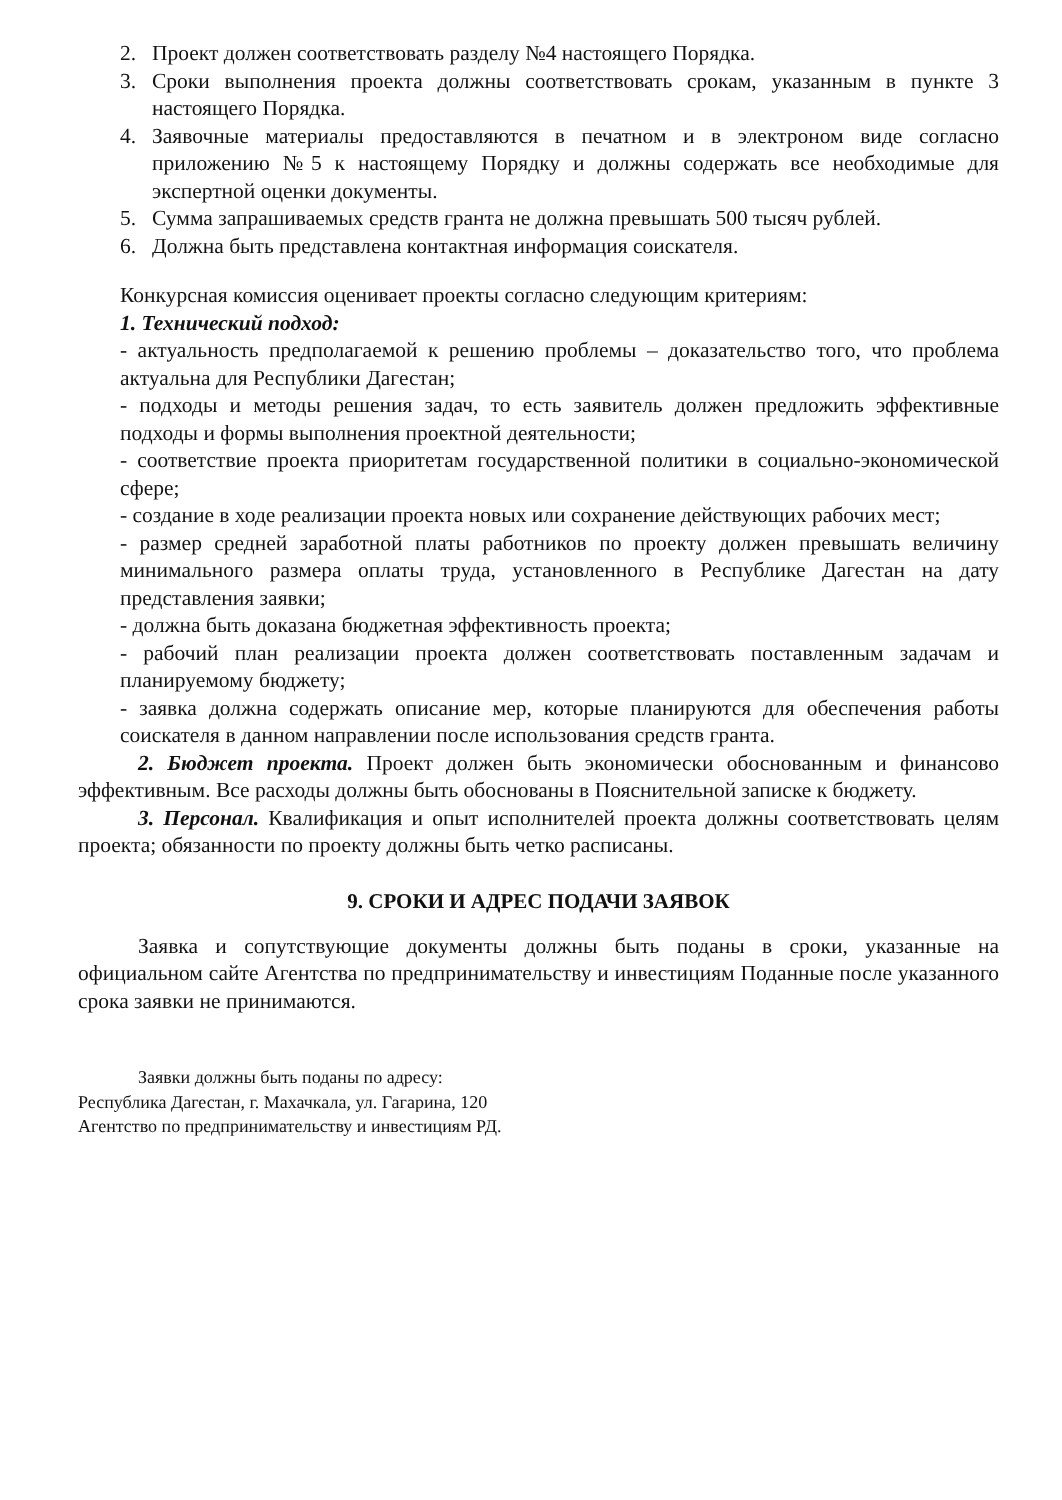2. Проект должен соответствовать разделу №4 настоящего Порядка.
3. Сроки выполнения проекта должны соответствовать срокам, указанным в пункте 3 настоящего Порядка.
4. Заявочные материалы предоставляются в печатном и в электроном виде согласно приложению №5 к настоящему Порядку и должны содержать все необходимые для экспертной оценки документы.
5. Сумма запрашиваемых средств гранта не должна превышать 500 тысяч рублей.
6. Должна быть представлена контактная информация соискателя.
Конкурсная комиссия оценивает проекты согласно следующим критериям:
1. Технический подход:
- актуальность предполагаемой к решению проблемы – доказательство того, что проблема актуальна для Республики Дагестан;
- подходы и методы решения задач, то есть заявитель должен предложить эффективные подходы и формы выполнения проектной деятельности;
- соответствие проекта приоритетам государственной политики в социально-экономической сфере;
- создание в ходе реализации проекта новых или сохранение действующих рабочих мест;
- размер средней заработной платы работников по проекту должен превышать величину минимального размера оплаты труда, установленного в Республике Дагестан на дату представления заявки;
- должна быть доказана бюджетная эффективность проекта;
- рабочий план реализации проекта должен соответствовать поставленным задачам и планируемому бюджету;
- заявка должна содержать описание мер, которые планируются для обеспечения работы соискателя в данном направлении после использования средств гранта.
2. Бюджет проекта. Проект должен быть экономически обоснованным и финансово эффективным. Все расходы должны быть обоснованы в Пояснительной записке к бюджету.
3. Персонал. Квалификация и опыт исполнителей проекта должны соответствовать целям проекта; обязанности по проекту должны быть четко расписаны.
9. СРОКИ И АДРЕС ПОДАЧИ ЗАЯВОК
Заявка и сопутствующие документы должны быть поданы в сроки, указанные на официальном сайте Агентства по предпринимательству и инвестициям Поданные после указанного срока заявки не принимаются.
Заявки должны быть поданы по адресу:
Республика Дагестан, г. Махачкала, ул. Гагарина, 120
Агентство по предпринимательству и инвестициям РД.